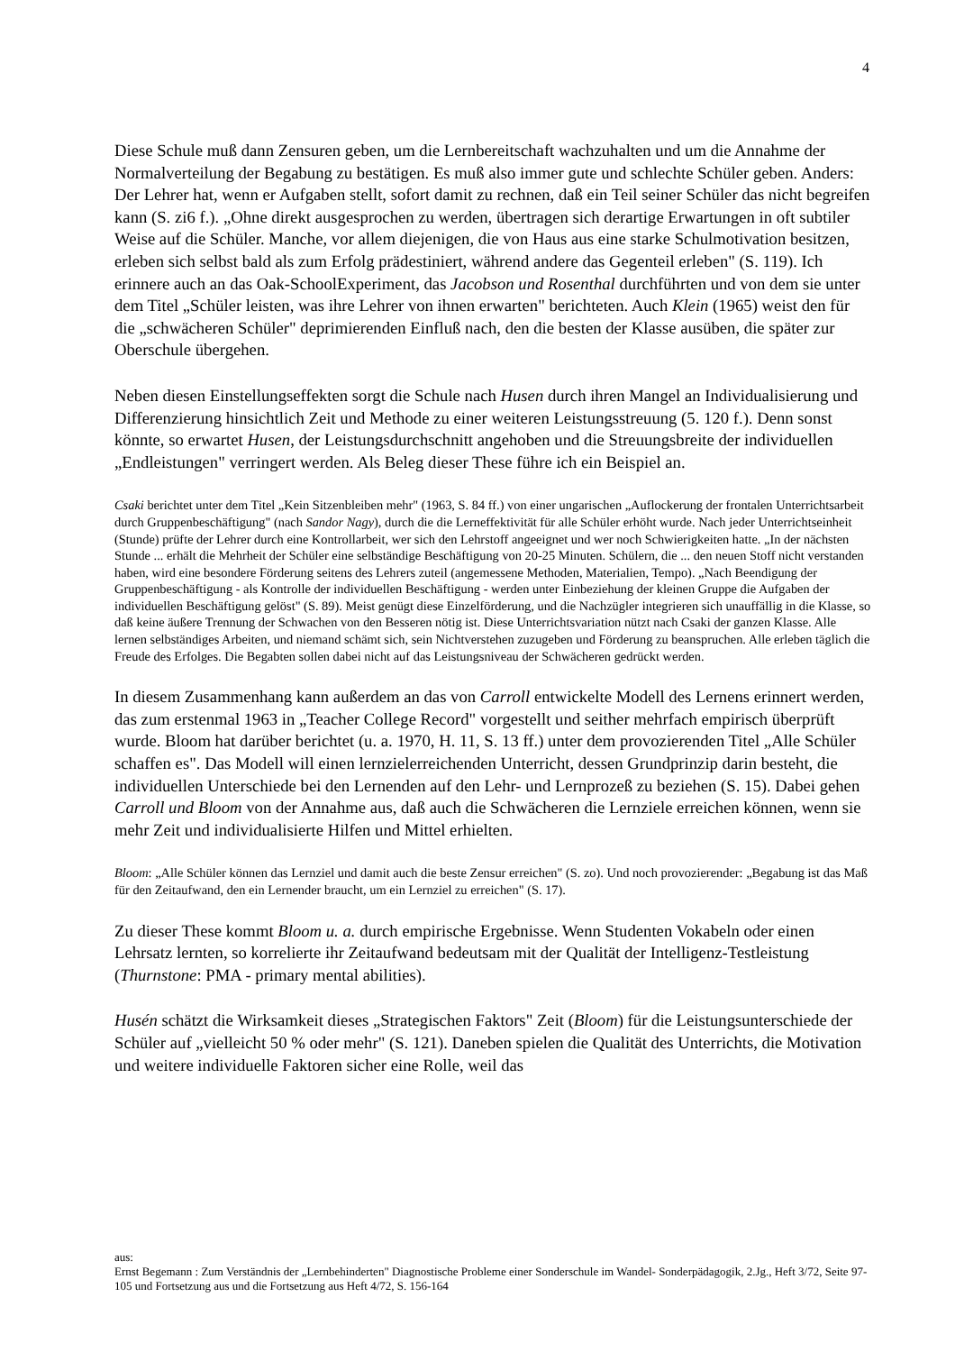4
Diese Schule muß dann Zensuren geben, um die Lernbereitschaft wachzuhalten und um die Annahme der Normalverteilung der Begabung zu bestätigen. Es muß also immer gute und schlechte Schüler geben. Anders: Der Lehrer hat, wenn er Aufgaben stellt, sofort damit zu rechnen, daß ein Teil seiner Schüler das nicht begreifen kann (S. zi6 f.). „Ohne direkt ausgesprochen zu werden, übertragen sich derartige Erwartungen in oft subtiler Weise auf die Schüler. Manche, vor allem diejenigen, die von Haus aus eine starke Schulmotivation besitzen, erleben sich selbst bald als zum Erfolg prädestiniert, während andere das Gegenteil erleben" (S. 119). Ich erinnere auch an das Oak-SchoolExperiment, das Jacobson und Rosenthal durchführten und von dem sie unter dem Titel „Schüler leisten, was ihre Lehrer von ihnen erwarten" berichteten. Auch Klein (1965) weist den für die „schwächeren Schüler" deprimierenden Einfluß nach, den die besten der Klasse ausüben, die später zur Oberschule übergehen.
Neben diesen Einstellungseffekten sorgt die Schule nach Husen durch ihren Mangel an Individualisierung und Differenzierung hinsichtlich Zeit und Methode zu einer weiteren Leistungsstreuung (5. 120 f.). Denn sonst könnte, so erwartet Husen, der Leistungsdurchschnitt angehoben und die Streuungsbreite der individuellen „Endleistungen" verringert werden. Als Beleg dieser These führe ich ein Beispiel an.
Csaki berichtet unter dem Titel „Kein Sitzenbleiben mehr" (1963, S. 84 ff.) von einer ungarischen „Auflockerung der frontalen Unterrichtsarbeit durch Gruppenbeschäftigung" (nach Sandor Nagy), durch die die Lerneffektivität für alle Schüler erhöht wurde. Nach jeder Unterrichtseinheit (Stunde) prüfte der Lehrer durch eine Kontrollarbeit, wer sich den Lehrstoff angeeignet und wer noch Schwierigkeiten hatte. „In der nächsten Stunde ... erhält die Mehrheit der Schüler eine selbständige Beschäftigung von 20-25 Minuten. Schülern, die ... den neuen Stoff nicht verstanden haben, wird eine besondere Förderung seitens des Lehrers zuteil (angemessene Methoden, Materialien, Tempo). „Nach Beendigung der Gruppenbeschäftigung - als Kontrolle der individuellen Beschäftigung - werden unter Einbeziehung der kleinen Gruppe die Aufgaben der individuellen Beschäftigung gelöst" (S. 89). Meist genügt diese Einzelförderung, und die Nachzügler integrieren sich unauffällig in die Klasse, so daß keine äußere Trennung der Schwachen von den Besseren nötig ist. Diese Unterrichtsvariation nützt nach Csaki der ganzen Klasse. Alle lernen selbständiges Arbeiten, und niemand schämt sich, sein Nichtverstehen zuzugeben und Förderung zu beanspruchen. Alle erleben täglich die Freude des Erfolges. Die Begabten sollen dabei nicht auf das Leistungsniveau der Schwächeren gedrückt werden.
In diesem Zusammenhang kann außerdem an das von Carroll entwickelte Modell des Lernens erinnert werden, das zum erstenmal 1963 in „Teacher College Record" vorgestellt und seither mehrfach empirisch überprüft wurde. Bloom hat darüber berichtet (u. a. 1970, H. 11, S. 13 ff.) unter dem provozierenden Titel „Alle Schüler schaffen es". Das Modell will einen lernzielerreichenden Unterricht, dessen Grundprinzip darin besteht, die individuellen Unterschiede bei den Lernenden auf den Lehr- und Lernprozeß zu beziehen (S. 15). Dabei gehen Carroll und Bloom von der Annahme aus, daß auch die Schwächeren die Lernziele erreichen können, wenn sie mehr Zeit und individualisierte Hilfen und Mittel erhielten.
Bloom: „Alle Schüler können das Lernziel und damit auch die beste Zensur erreichen" (S. zo). Und noch provozierender: „Begabung ist das Maß für den Zeitaufwand, den ein Lernender braucht, um ein Lernziel zu erreichen" (S. 17).
Zu dieser These kommt Bloom u. a. durch empirische Ergebnisse. Wenn Studenten Vokabeln oder einen Lehrsatz lernten, so korrelierte ihr Zeitaufwand bedeutsam mit der Qualität der Intelligenz-Testleistung (Thurnstone: PMA - primary mental abilities).
Husén schätzt die Wirksamkeit dieses „Strategischen Faktors" Zeit (Bloom) für die Leistungsunterschiede der Schüler auf „vielleicht 50 % oder mehr" (S. 121). Daneben spielen die Qualität des Unterrichts, die Motivation und weitere individuelle Faktoren sicher eine Rolle, weil das
aus:
Ernst Begemann : Zum Verständnis der „Lernbehinderten" Diagnostische Probleme einer Sonderschule im Wandel- Sonderpädagogik, 2.Jg., Heft 3/72, Seite 97-105 und Fortsetzung aus und die Fortsetzung aus Heft 4/72, S. 156-164